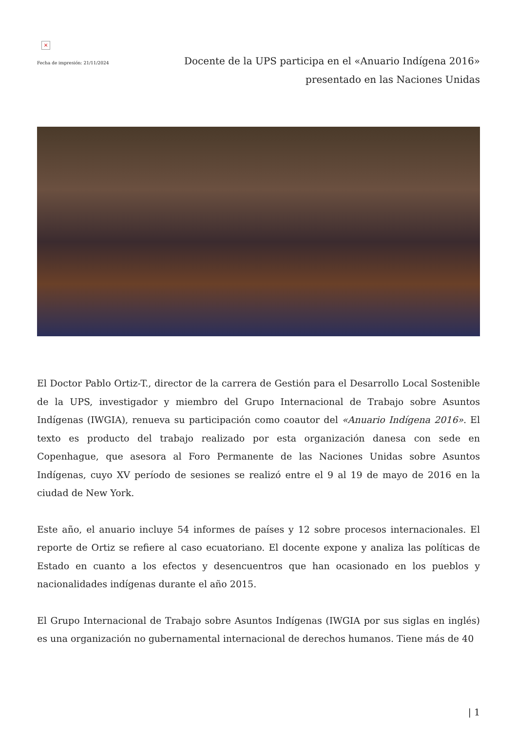×
Fecha de impresión: 21/11/2024
Docente de la UPS participa en el «Anuario Indígena 2016»
presentado en las Naciones Unidas
El Doctor Pablo Ortiz-T., director de la carrera de Gestión para el Desarrollo Local Sostenible de la UPS, investigador y miembro del Grupo Internacional de Trabajo sobre Asuntos Indígenas (IWGIA), renueva su participación como coautor del «Anuario Indígena 2016». El texto es producto del trabajo realizado por esta organización danesa con sede en Copenhague, que asesora al Foro Permanente de las Naciones Unidas sobre Asuntos Indígenas, cuyo XV período de sesiones se realizó entre el 9 al 19 de mayo de 2016 en la ciudad de New York.
Este año, el anuario incluye 54 informes de países y 12 sobre procesos internacionales. El reporte de Ortiz se refiere al caso ecuatoriano. El docente expone y analiza las políticas de Estado en cuanto a los efectos y desencuentros que han ocasionado en los pueblos y nacionalidades indígenas durante el año 2015.
El Grupo Internacional de Trabajo sobre Asuntos Indígenas (IWGIA por sus siglas en inglés) es una organización no gubernamental internacional de derechos humanos. Tiene más de 40
| 1